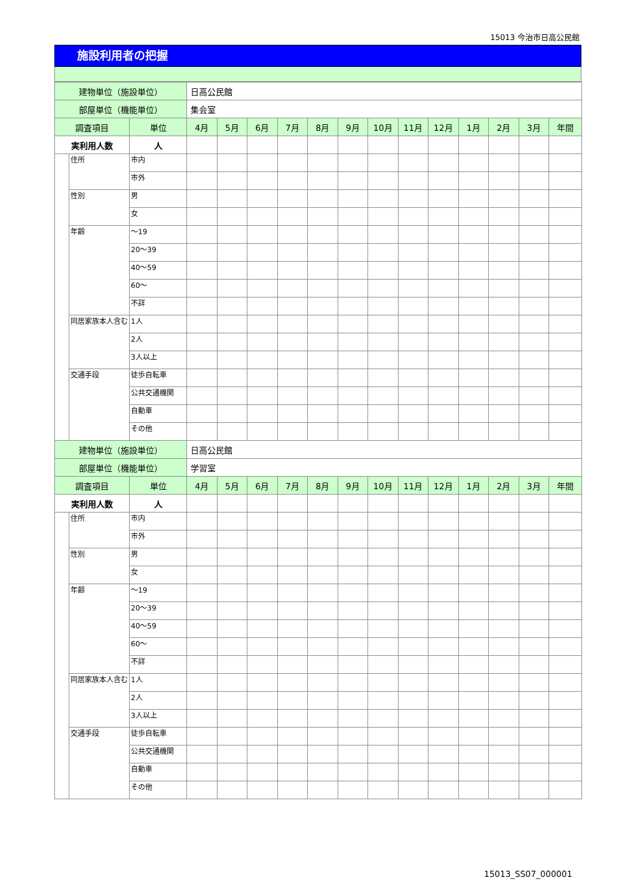15013 今治市日高公民館
施設利用者の把握
| 建物単位（施設単位） | | | 日高公民館 | | | | | | | | | | | | |
| 部屋単位（機能単位） | | | 集会室 | | | | | | | | | | | | |
| 調査項目 | | 単位 | 4月 | 5月 | 6月 | 7月 | 8月 | 9月 | 10月 | 11月 | 12月 | 1月 | 2月 | 3月 | 年間 |
| 実利用人数 | | 人 | | | | | | | | | | | | | |
| | 住所 | 市内 | | | | | | | | | | | | | |
| | | 市外 | | | | | | | | | | | | | |
| | 性別 | 男 | | | | | | | | | | | | | |
| | | 女 | | | | | | | | | | | | | |
| | 年齢 | ～19 | | | | | | | | | | | | | |
| | | 20～39 | | | | | | | | | | | | | |
| | | 40～59 | | | | | | | | | | | | | |
| | | 60～ | | | | | | | | | | | | | |
| | | 不詳 | | | | | | | | | | | | | |
| | 同居家族本人含む | 1人 | | | | | | | | | | | | | |
| | | 2人 | | | | | | | | | | | | | |
| | | 3人以上 | | | | | | | | | | | | | |
| | 交通手段 | 徒歩自転車 | | | | | | | | | | | | | |
| | | 公共交通機関 | | | | | | | | | | | | | |
| | | 自動車 | | | | | | | | | | | | | |
| | | その他 | | | | | | | | | | | | | |
| 建物単位（施設単位） | | | 日高公民館 | | | | | | | | | | | | |
| 部屋単位（機能単位） | | | 学習室 | | | | | | | | | | | | |
| 調査項目 | | 単位 | 4月 | 5月 | 6月 | 7月 | 8月 | 9月 | 10月 | 11月 | 12月 | 1月 | 2月 | 3月 | 年間 |
| 実利用人数 | | 人 | | | | | | | | | | | | | |
| | 住所 | 市内 | | | | | | | | | | | | | |
| | | 市外 | | | | | | | | | | | | | |
| | 性別 | 男 | | | | | | | | | | | | | |
| | | 女 | | | | | | | | | | | | | |
| | 年齢 | ～19 | | | | | | | | | | | | | |
| | | 20～39 | | | | | | | | | | | | | |
| | | 40～59 | | | | | | | | | | | | | |
| | | 60～ | | | | | | | | | | | | | |
| | | 不詳 | | | | | | | | | | | | | |
| | 同居家族本人含む | 1人 | | | | | | | | | | | | | |
| | | 2人 | | | | | | | | | | | | | |
| | | 3人以上 | | | | | | | | | | | | | |
| | 交通手段 | 徒歩自転車 | | | | | | | | | | | | | |
| | | 公共交通機関 | | | | | | | | | | | | | |
| | | 自動車 | | | | | | | | | | | | | |
| | | その他 | | | | | | | | | | | | | |
15013_SS07_000001